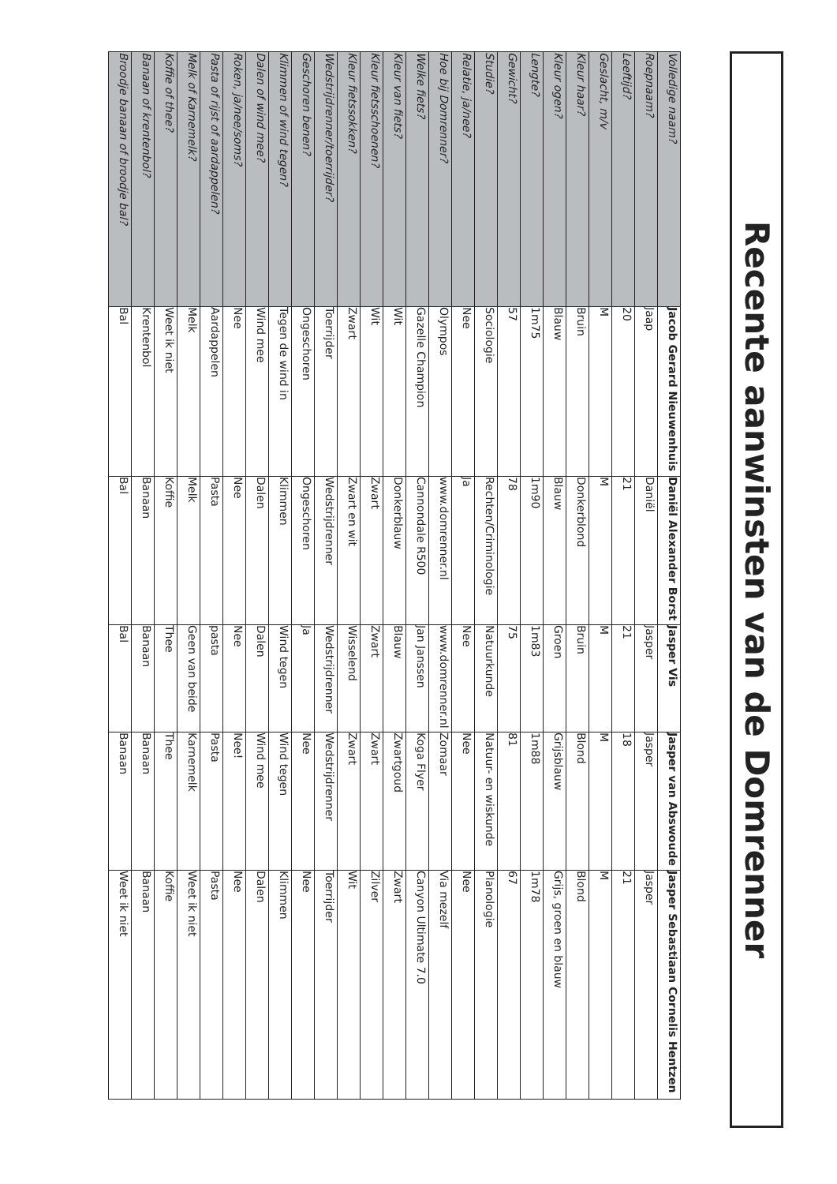Recente aanwinsten van de Domrenner
| Volledige naam? | Jacob Gerard Nieuwenhuis | Daniël Alexander Borst | Jasper Vis | Jasper van Abswoude | Jasper Sebastiaan Cornelis Hentzen |
| Roepnaam? | Jaap | Daniël | Jasper | Jasper | Jasper |
| Leeftijd? | 20 | 21 | 21 | 18 | 21 |
| Geslacht, m/v | M | M | M | M | M |
| Kleur haar? | Bruin | Donkerblond | Bruin | Blond | Blond |
| Kleur ogen? | Blauw | Blauw | Groen | Grijsblauw | Grijs, groen en blauw |
| Lengte? | 1m75 | 1m90 | 1m83 | 1m88 | 1m78 |
| Gewicht? | 57 | 78 | 75 | 81 | 67 |
| Studie? | Sociologie | Rechten/Criminologie | Natuurkunde | Natuur- en wiskunde | Planologie |
| Relatie, ja/nee? | Nee | Ja | Nee | Nee | Nee |
| Hoe bij Domrenner? | Olympos | www.domrenner.nl | www.domrenner.nl | Zomaar | Via mezelf |
| Welke fiets? | Gazelle Champion | Cannondale R500 | Jan Janssen | Koga Flyer | Canyon Ultimate 7.0 |
| Kleur van fiets? | Wit | Donkerblauw | Blauw | Zwartgoud | Zwart |
| Kleur fietsschoenen? | Wit | Zwart | Zwart | Zwart | Zilver |
| Kleur fietssokken? | Zwart | Zwart en wit | Wisselend | Zwart | Wit |
| Wedstrijdrenner/toerrijder? | Toerrijder | Wedstrijdrenner | Wedstrijdrenner | Wedstrijdrenner | Toerrijder |
| Geschoren benen? | Ongeschoren | Ongeschoren | Ja | Nee | Nee |
| Klimmen of wind tegen? | Tegen de wind in | Klimmen | Wind tegen | Wind tegen | Klimmen |
| Dalen of wind mee? | Wind mee | Dalen | Dalen | Wind mee | Dalen |
| Roken, ja/nee/soms? | Nee | Nee | Nee | Nee! | Nee |
| Pasta of rijst of aardappelen? | Aardappelen | Pasta | pasta | Pasta | Pasta |
| Melk of Karnemelk? | Melk | Melk | Geen van beide | Karnemelk | Weet ik niet |
| Koffie of thee? | Weet ik niet | Koffie | Thee | Thee | Koffie |
| Banaan of krentenbol? | Krentenbol | Banaan | Banaan | Banaan | Banaan |
| Broodje banaan of broodje bal? | Bal | Bal | Bal | Banaan | Weet ik niet |